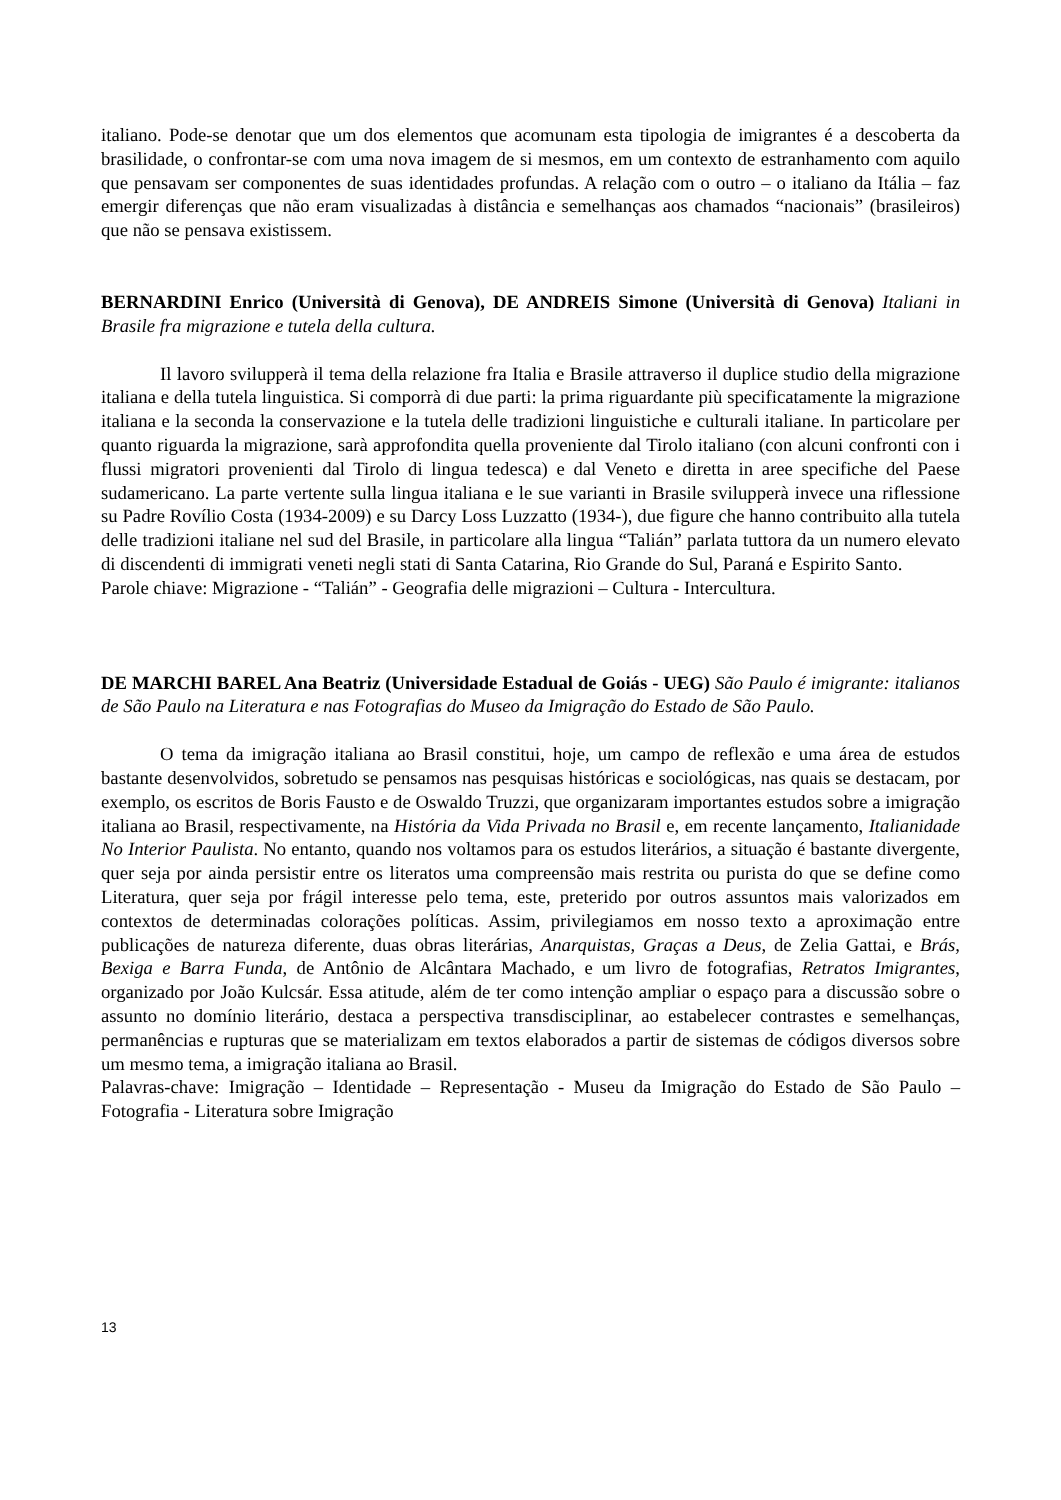italiano. Pode-se denotar que um dos elementos que acomunam esta tipologia de imigrantes é a descoberta da brasilidade, o confrontar-se com uma nova imagem de si mesmos, em um contexto de estranhamento com aquilo que pensavam ser componentes de suas identidades profundas. A relação com o outro – o italiano da Itália – faz emergir diferenças que não eram visualizadas à distância e semelhanças aos chamados “nacionais” (brasileiros) que não se pensava existissem.
BERNARDINI Enrico (Università di Genova), DE ANDREIS Simone (Università di Genova) Italiani in Brasile fra migrazione e tutela della cultura.
Il lavoro svilupperà il tema della relazione fra Italia e Brasile attraverso il duplice studio della migrazione italiana e della tutela linguistica. Si comporrà di due parti: la prima riguardante più specificatamente la migrazione italiana e la seconda la conservazione e la tutela delle tradizioni linguistiche e culturali italiane. In particolare per quanto riguarda la migrazione, sarà approfondita quella proveniente dal Tirolo italiano (con alcuni confronti con i flussi migratori provenienti dal Tirolo di lingua tedesca) e dal Veneto e diretta in aree specifiche del Paese sudamericano. La parte vertente sulla lingua italiana e le sue varianti in Brasile svilupperà invece una riflessione su Padre Rovílio Costa (1934-2009) e su Darcy Loss Luzzatto (1934-), due figure che hanno contribuito alla tutela delle tradizioni italiane nel sud del Brasile, in particolare alla lingua “Talián” parlata tuttora da un numero elevato di discendenti di immigrati veneti negli stati di Santa Catarina, Rio Grande do Sul, Paraná e Espirito Santo.
Parole chiave: Migrazione - “Talián” - Geografia delle migrazioni – Cultura - Intercultura.
DE MARCHI BAREL Ana Beatriz (Universidade Estadual de Goiás - UEG) São Paulo é imigrante: italianos de São Paulo na Literatura e nas Fotografias do Museo da Imigração do Estado de São Paulo.
O tema da imigração italiana ao Brasil constitui, hoje, um campo de reflexão e uma área de estudos bastante desenvolvidos, sobretudo se pensamos nas pesquisas históricas e sociológicas, nas quais se destacam, por exemplo, os escritos de Boris Fausto e de Oswaldo Truzzi, que organizaram importantes estudos sobre a imigração italiana ao Brasil, respectivamente, na História da Vida Privada no Brasil e, em recente lançamento, Italianidade No Interior Paulista. No entanto, quando nos voltamos para os estudos literários, a situação é bastante divergente, quer seja por ainda persistir entre os literatos uma compreensão mais restrita ou purista do que se define como Literatura, quer seja por frágil interesse pelo tema, este, preterido por outros assuntos mais valorizados em contextos de determinadas colorações políticas. Assim, privilegiamos em nosso texto a aproximação entre publicações de natureza diferente, duas obras literárias, Anarquistas, Graças a Deus, de Zelia Gattai, e Brás, Bexiga e Barra Funda, de Antônio de Alcântara Machado, e um livro de fotografias, Retratos Imigrantes, organizado por João Kulcsár. Essa atitude, além de ter como intenção ampliar o espaço para a discussão sobre o assunto no domínio literário, destaca a perspectiva transdisciplinar, ao estabelecer contrastes e semelhanças, permanências e rupturas que se materializam em textos elaborados a partir de sistemas de códigos diversos sobre um mesmo tema, a imigração italiana ao Brasil.
Palavras-chave: Imigração – Identidade – Representação - Museu da Imigração do Estado de São Paulo – Fotografia - Literatura sobre Imigração
13